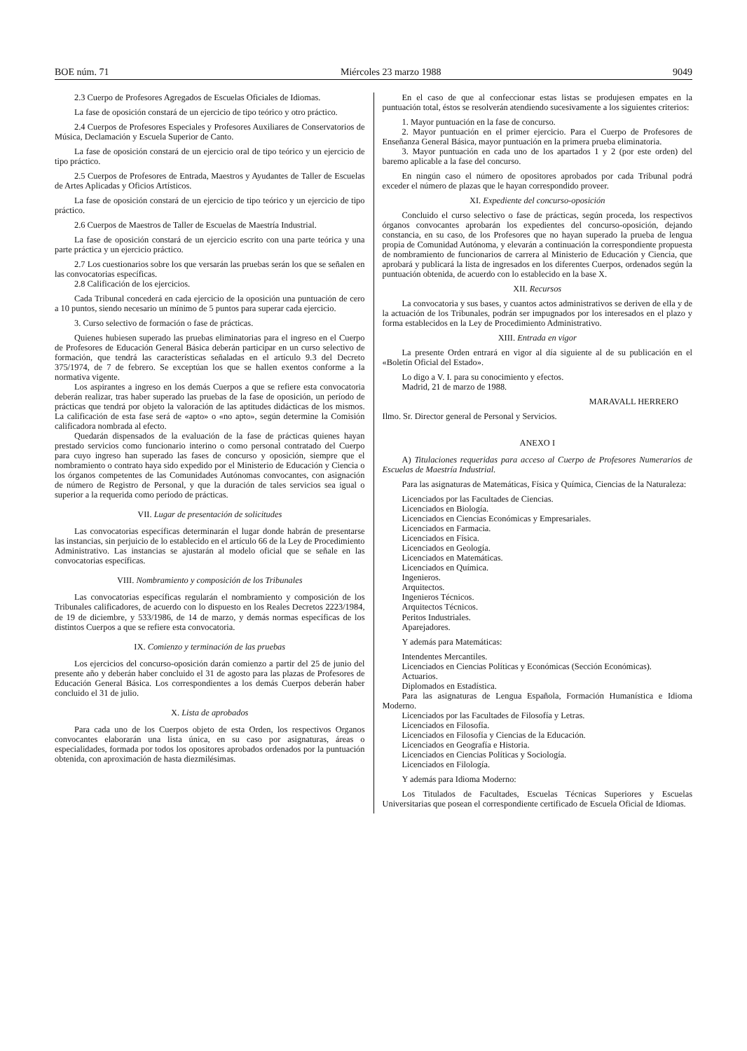BOE núm. 71 Miércoles 23 marzo 1988 9049
2.3 Cuerpo de Profesores Agregados de Escuelas Oficiales de Idiomas.
La fase de oposición constará de un ejercicio de tipo teórico y otro práctico.
2.4 Cuerpos de Profesores Especiales y Profesores Auxiliares de Conservatorios de Música, Declamación y Escuela Superior de Canto.
La fase de oposición constará de un ejercicio oral de tipo teórico y un ejercicio de tipo práctico.
2.5 Cuerpos de Profesores de Entrada, Maestros y Ayudantes de Taller de Escuelas de Artes Aplicadas y Oficios Artísticos.
La fase de oposición constará de un ejercicio de tipo teórico y un ejercicio de tipo práctico.
2.6 Cuerpos de Maestros de Taller de Escuelas de Maestría Industrial.
La fase de oposición constará de un ejercicio escrito con una parte teórica y una parte práctica y un ejercicio práctico.
2.7 Los cuestionarios sobre los que versarán las pruebas serán los que se señalen en las convocatorias específicas.
2.8 Calificación de los ejercicios.
Cada Tribunal concederá en cada ejercicio de la oposición una puntuación de cero a 10 puntos, siendo necesario un mínimo de 5 puntos para superar cada ejercicio.
3. Curso selectivo de formación o fase de prácticas.
Quienes hubiesen superado las pruebas eliminatorias para el ingreso en el Cuerpo de Profesores de Educación General Básica deberán participar en un curso selectivo de formación, que tendrá las características señaladas en el artículo 9.3 del Decreto 375/1974, de 7 de febrero. Se exceptúan los que se hallen exentos conforme a la normativa vigente.
Los aspirantes a ingreso en los demás Cuerpos a que se refiere esta convocatoria deberán realizar, tras haber superado las pruebas de la fase de oposición, un período de prácticas que tendrá por objeto la valoración de las aptitudes didácticas de los mismos. La calificación de esta fase será de «apto» o «no apto», según determine la Comisión calificadora nombrada al efecto.
Quedarán dispensados de la evaluación de la fase de prácticas quienes hayan prestado servicios como funcionario interino o como personal contratado del Cuerpo para cuyo ingreso han superado las fases de concurso y oposición, siempre que el nombramiento o contrato haya sido expedido por el Ministerio de Educación y Ciencia o los órganos competentes de las Comunidades Autónomas convocantes, con asignación de número de Registro de Personal, y que la duración de tales servicios sea igual o superior a la requerida como período de prácticas.
VII. Lugar de presentación de solicitudes
Las convocatorias específicas determinarán el lugar donde habrán de presentarse las instancias, sin perjuicio de lo establecido en el artículo 66 de la Ley de Procedimiento Administrativo. Las instancias se ajustarán al modelo oficial que se señale en las convocatorias específicas.
VIII. Nombramiento y composición de los Tribunales
Las convocatorias específicas regularán el nombramiento y composición de los Tribunales calificadores, de acuerdo con lo dispuesto en los Reales Decretos 2223/1984, de 19 de diciembre, y 533/1986, de 14 de marzo, y demás normas específicas de los distintos Cuerpos a que se refiere esta convocatoria.
IX. Comienzo y terminación de las pruebas
Los ejercicios del concurso-oposición darán comienzo a partir del 25 de junio del presente año y deberán haber concluido el 31 de agosto para las plazas de Profesores de Educación General Básica. Los correspondientes a los demás Cuerpos deberán haber concluido el 31 de julio.
X. Lista de aprobados
Para cada uno de los Cuerpos objeto de esta Orden, los respectivos Organos convocantes elaborarán una lista única, en su caso por asignaturas, áreas o especialidades, formada por todos los opositores aprobados ordenados por la puntuación obtenida, con aproximación de hasta diezmilésimas.
En el caso de que al confeccionar estas listas se produjesen empates en la puntuación total, éstos se resolverán atendiendo sucesivamente a los siguientes criterios:
1. Mayor puntuación en la fase de concurso.
2. Mayor puntuación en el primer ejercicio. Para el Cuerpo de Profesores de Enseñanza General Básica, mayor puntuación en la primera prueba eliminatoria.
3. Mayor puntuación en cada uno de los apartados 1 y 2 (por este orden) del baremo aplicable a la fase del concurso.
En ningún caso el número de opositores aprobados por cada Tribunal podrá exceder el número de plazas que le hayan correspondido proveer.
XI. Expediente del concurso-oposición
Concluido el curso selectivo o fase de prácticas, según proceda, los respectivos órganos convocantes aprobarán los expedientes del concurso-oposición, dejando constancia, en su caso, de los Profesores que no hayan superado la prueba de lengua propia de Comunidad Autónoma, y elevarán a continuación la correspondiente propuesta de nombramiento de funcionarios de carrera al Ministerio de Educación y Ciencia, que aprobará y publicará la lista de ingresados en los diferentes Cuerpos, ordenados según la puntuación obtenida, de acuerdo con lo establecido en la base X.
XII. Recursos
La convocatoria y sus bases, y cuantos actos administrativos se deriven de ella y de la actuación de los Tribunales, podrán ser impugnados por los interesados en el plazo y forma establecidos en la Ley de Procedimiento Administrativo.
XIII. Entrada en vigor
La presente Orden entrará en vigor al día siguiente al de su publicación en el «Boletín Oficial del Estado».
Lo digo a V. I. para su conocimiento y efectos.
Madrid, 21 de marzo de 1988.
MARAVALL HERRERO
Ilmo. Sr. Director general de Personal y Servicios.
ANEXO I
A) Titulaciones requeridas para acceso al Cuerpo de Profesores Numerarios de Escuelas de Maestría Industrial.
Para las asignaturas de Matemáticas, Física y Química, Ciencias de la Naturaleza:
Licenciados por las Facultades de Ciencias.
Licenciados en Biología.
Licenciados en Ciencias Económicas y Empresariales.
Licenciados en Farmacia.
Licenciados en Física.
Licenciados en Geología.
Licenciados en Matemáticas.
Licenciados en Química.
Ingenieros.
Arquitectos.
Ingenieros Técnicos.
Arquitectos Técnicos.
Peritos Industriales.
Aparejadores.
Y además para Matemáticas:
Intendentes Mercantiles.
Licenciados en Ciencias Políticas y Económicas (Sección Económicas).
Actuarios.
Diplomados en Estadística.
Para las asignaturas de Lengua Española, Formación Humanística e Idioma Moderno.
Licenciados por las Facultades de Filosofía y Letras.
Licenciados en Filosofía.
Licenciados en Filosofía y Ciencias de la Educación.
Licenciados en Geografía e Historia.
Licenciados en Ciencias Políticas y Sociología.
Licenciados en Filología.
Y además para Idioma Moderno:
Los Titulados de Facultades, Escuelas Técnicas Superiores y Escuelas Universitarias que posean el correspondiente certificado de Escuela Oficial de Idiomas.